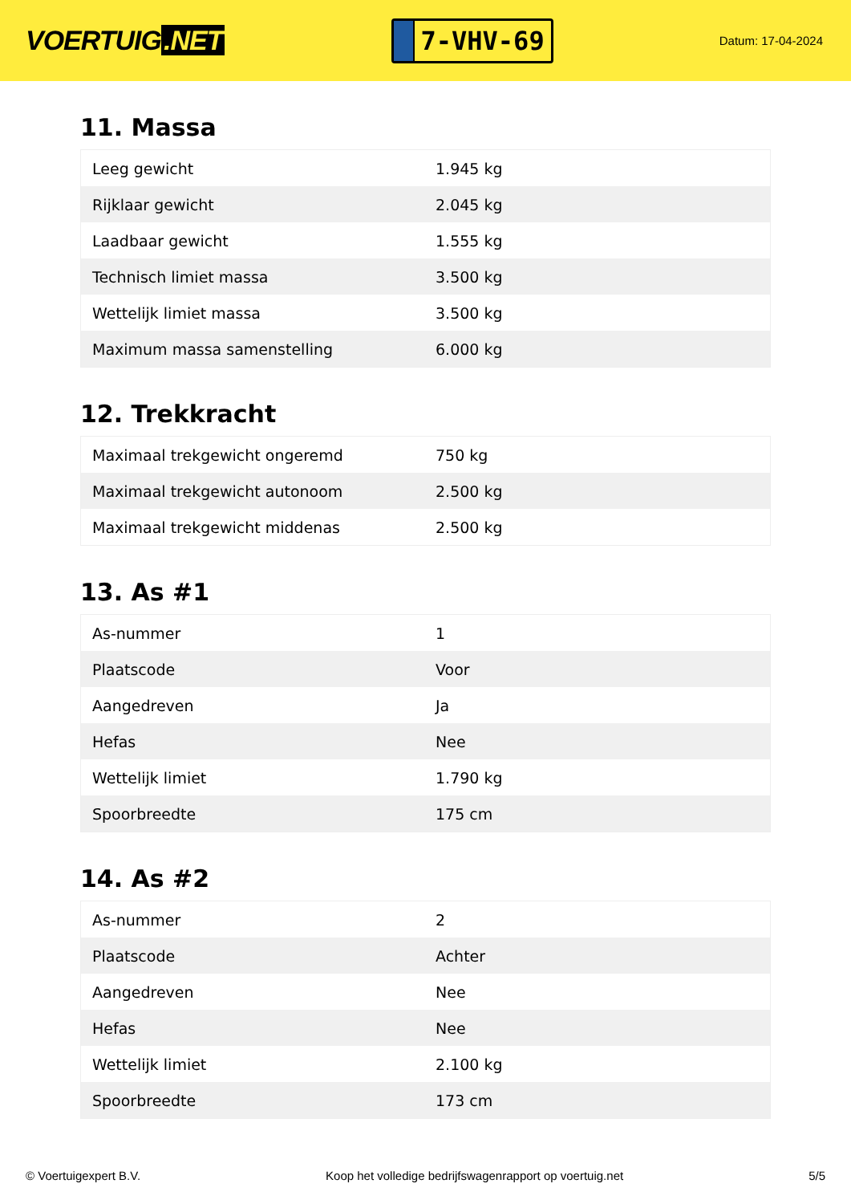VOERTUIG.NET
7-VHV-69
Datum: 17-04-2024
11. Massa
| Leeg gewicht | 1.945 kg |
| Rijklaar gewicht | 2.045 kg |
| Laadbaar gewicht | 1.555 kg |
| Technisch limiet massa | 3.500 kg |
| Wettelijk limiet massa | 3.500 kg |
| Maximum massa samenstelling | 6.000 kg |
12. Trekkracht
| Maximaal trekgewicht ongeremd | 750 kg |
| Maximaal trekgewicht autonoom | 2.500 kg |
| Maximaal trekgewicht middenas | 2.500 kg |
13. As #1
| As-nummer | 1 |
| Plaatscode | Voor |
| Aangedreven | Ja |
| Hefas | Nee |
| Wettelijk limiet | 1.790 kg |
| Spoorbreedte | 175 cm |
14. As #2
| As-nummer | 2 |
| Plaatscode | Achter |
| Aangedreven | Nee |
| Hefas | Nee |
| Wettelijk limiet | 2.100 kg |
| Spoorbreedte | 173 cm |
© Voertuigexpert B.V. Koop het volledige bedrijfswagenrapport op voertuig.net 5/5